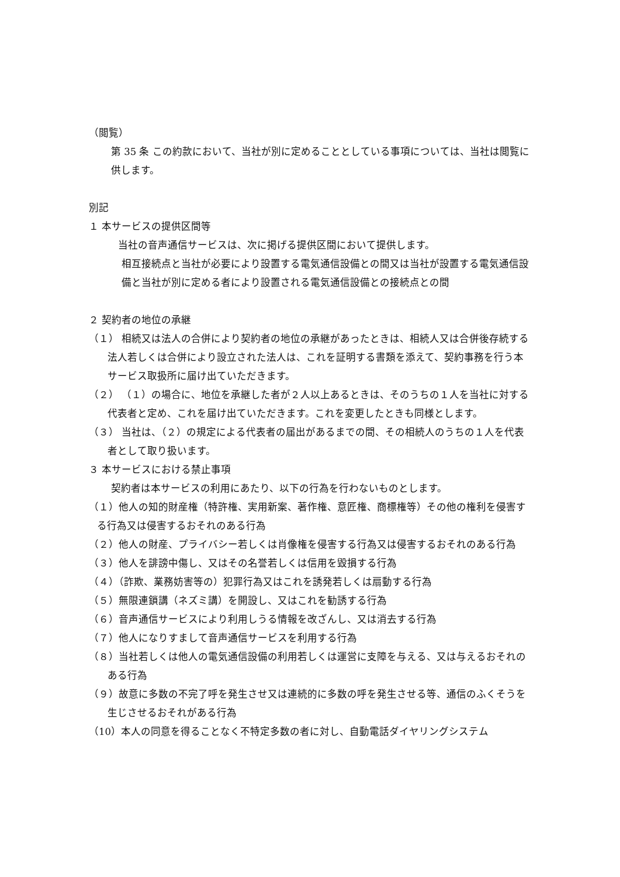（閲覧）
第 35 条 この約款において、当社が別に定めることとしている事項については、当社は閲覧に供します。
別記
１ 本サービスの提供区間等
当社の音声通信サービスは、次に掲げる提供区間において提供します。
相互接続点と当社が必要により設置する電気通信設備との間又は当社が設置する電気通信設備と当社が別に定める者により設置される電気通信設備との接続点との間
２ 契約者の地位の承継
（１） 相続又は法人の合併により契約者の地位の承継があったときは、相続人又は合併後存続する法人若しくは合併により設立された法人は、これを証明する書類を添えて、契約事務を行う本サービス取扱所に届け出ていただきます。
（２） （１）の場合に、地位を承継した者が２人以上あるときは、そのうちの１人を当社に対する代表者と定め、これを届け出ていただきます。これを変更したときも同様とします。
（３） 当社は、（２）の規定による代表者の届出があるまでの間、その相続人のうちの１人を代表者として取り扱います。
３ 本サービスにおける禁止事項
契約者は本サービスの利用にあたり、以下の行為を行わないものとします。
（１）他人の知的財産権（特許権、実用新案、著作権、意匠権、商標権等）その他の権利を侵害する行為又は侵害するおそれのある行為
（２）他人の財産、プライバシー若しくは肖像権を侵害する行為又は侵害するおそれのある行為
（３）他人を誹謗中傷し、又はその名誉若しくは信用を毀損する行為
（４）（詐欺、業務妨害等の）犯罪行為又はこれを誘発若しくは扇動する行為
（５）無限連鎖講（ネズミ講）を開設し、又はこれを勧誘する行為
（６）音声通信サービスにより利用しうる情報を改ざんし、又は消去する行為
（７）他人になりすまして音声通信サービスを利用する行為
（８）当社若しくは他人の電気通信設備の利用若しくは運営に支障を与える、又は与えるおそれのある行為
（９）故意に多数の不完了呼を発生させ又は連続的に多数の呼を発生させる等、通信のふくそうを生じさせるおそれがある行為
（10）本人の同意を得ることなく不特定多数の者に対し、自動電話ダイヤリングシステム